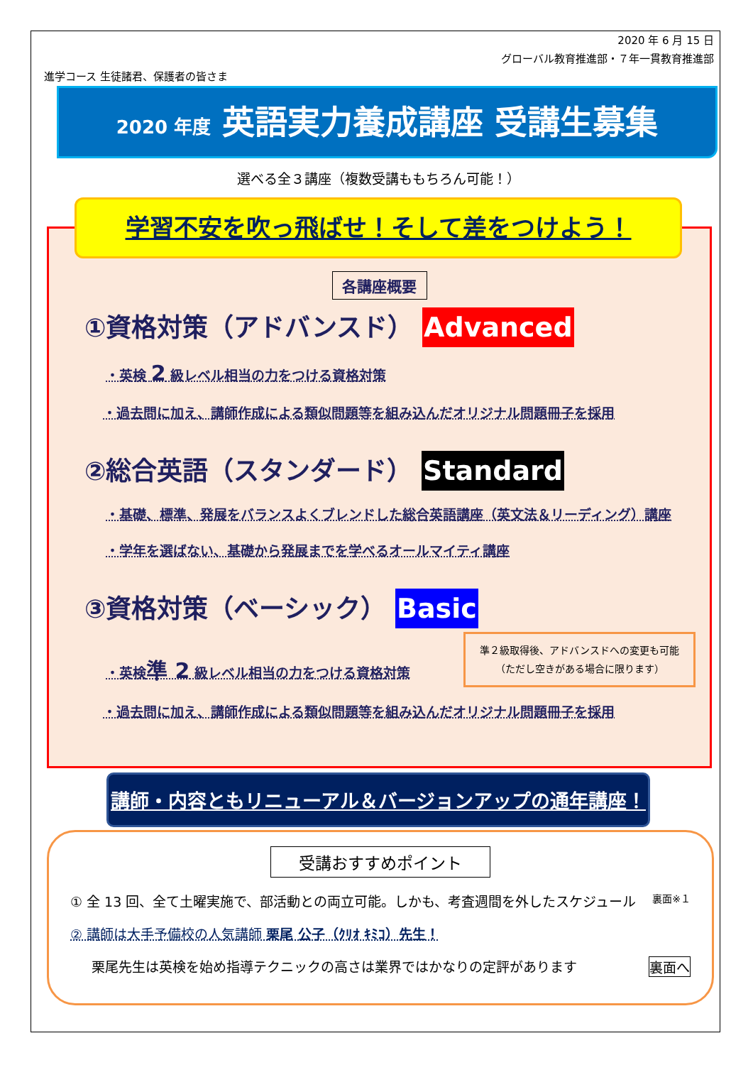2020 年 6 月 15 日
グローバル教育推進部・７年一貫教育推進部
進学コース 生徒諸君、保護者の皆さま
2020 年度 英語実力養成講座 受講生募集
選べる全３講座（複数受講ももちろん可能！）
学習不安を吹っ飛ばせ！そして差をつけよう！
各講座概要
①資格対策（アドバンスド） Advanced
・英検 2 級レベル相当の力をつける資格対策
・過去問に加え、講師作成による類似問題等を組み込んだオリジナル問題冊子を採用
②総合英語（スタンダード） Standard
・基礎、標準、発展をバランスよくブレンドした総合英語講座（英文法＆リーディング）講座
・学年を選ばない、基礎から発展までを学べるオールマイティ講座
③資格対策（ベーシック） Basic
・英検準 2 級レベル相当の力をつける資格対策 準２級取得後、アドバンスドへの変更も可能
（ただし空きがある場合に限ります）
・過去問に加え、講師作成による類似問題等を組み込んだオリジナル問題冊子を採用
講師・内容ともリニューアル＆バージョンアップの通年講座！
受講おすすめポイント
① 全 13 回、全て土曜実施で、部活動との両立可能。しかも、考査週間を外したスケジュール 裏面※１
② 講師は大手予備校の人気講師 栗尾 公子（ｸﾘｵ ｷﾐｺ）先生！
栗尾先生は英検を始め指導テクニックの高さは業界ではかなりの定評があります 裏面へ